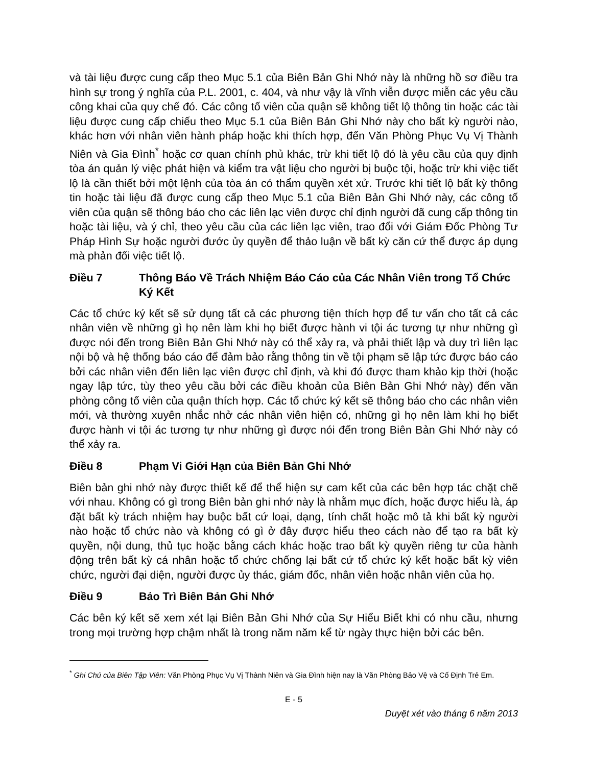và tài liệu được cung cấp theo Mục 5.1 của Biên Bản Ghi Nhớ này là những hồ sơ điều tra hình sự trong ý nghĩa của P.L. 2001, c. 404, và như vậy là vĩnh viễn được miễn các yêu cầu công khai của quy chế đó. Các công tố viên của quận sẽ không tiết lộ thông tin hoặc các tài liệu được cung cấp chiếu theo Mục 5.1 của Biên Bản Ghi Nhớ này cho bất kỳ người nào, khác hơn với nhân viên hành pháp hoặc khi thích hợp, đến Văn Phòng Phục Vụ Vị Thành Niên và Gia Đình<sup>*</sup> hoặc cơ quan chính phủ khác, trừ khi tiết lộ đó là yêu cầu của quy định tòa án quản lý việc phát hiện và kiểm tra vật liệu cho người bị buộc tội, hoặc trừ khi việc tiết lộ là cần thiết bởi một lệnh của tòa án có thẩm quyền xét xử. Trước khi tiết lộ bất kỳ thông tin hoặc tài liệu đã được cung cấp theo Mục 5.1 của Biên Bản Ghi Nhớ này, các công tố viên của quận sẽ thông báo cho các liên lạc viên được chỉ định người đã cung cấp thông tin hoặc tài liệu, và ý chỉ, theo yêu cầu của các liên lạc viên, trao đổi với Giám Đốc Phòng Tư Pháp Hình Sự hoặc người đước ủy quyền để thảo luận về bất kỳ căn cứ thể được áp dụng mà phản đối việc tiết lộ.
Điều 7 Thông Báo Về Trách Nhiệm Báo Cáo của Các Nhân Viên trong Tổ Chức Ký Kết
Các tổ chức ký kết sẽ sử dụng tất cả các phương tiện thích hợp để tư vấn cho tất cả các nhân viên về những gì họ nên làm khi họ biết được hành vi tội ác tương tự như những gì được nói đến trong Biên Bản Ghi Nhớ này có thể xảy ra, và phải thiết lập và duy trì liên lạc nội bộ và hệ thống báo cáo để đảm bảo rằng thông tin về tội phạm sẽ lập tức được báo cáo bởi các nhân viên đến liên lạc viên được chỉ định, và khi đó được tham khảo kịp thời (hoặc ngay lập tức, tùy theo yêu cầu bởi các điều khoản của Biên Bản Ghi Nhớ này) đến văn phòng công tố viên của quận thích hợp. Các tổ chức ký kết sẽ thông báo cho các nhân viên mới, và thường xuyên nhắc nhở các nhân viên hiện có, những gì họ nên làm khi họ biết được hành vi tội ác tương tự như những gì được nói đến trong Biên Bản Ghi Nhớ này có thể xảy ra.
Điều 8 Phạm Vi Giới Hạn của Biên Bản Ghi Nhớ
Biên bản ghi nhớ này được thiết kế để thể hiện sự cam kết của các bên hợp tác chặt chẽ với nhau. Không có gì trong Biên bản ghi nhớ này là nhằm mục đích, hoặc được hiểu là, áp đặt bất kỳ trách nhiệm hay buộc bất cứ loại, dạng, tính chất hoặc mô tả khi bất kỳ người nào hoặc tổ chức nào và không có gì ở đây được hiểu theo cách nào để tạo ra bất kỳ quyền, nội dung, thủ tục hoặc bằng cách khác hoặc trao bất kỳ quyền riêng tư của hành động trên bất kỳ cá nhân hoặc tổ chức chống lại bất cứ tổ chức ký kết hoặc bất kỳ viên chức, người đại diện, người được ủy thác, giám đốc, nhân viên hoặc nhân viên của họ.
Điều 9 Bảo Trì Biên Bản Ghi Nhớ
Các bên ký kết sẽ xem xét lại Biên Bản Ghi Nhớ của Sự Hiểu Biết khi có nhu cầu, nhưng trong mọi trường hợp chậm nhất là trong năm năm kể từ ngày thực hiện bởi các bên.
<sup>*</sup> Ghi Chú của Biên Tập Viên: Văn Phòng Phục Vụ Vị Thành Niên và Gia Đình hiện nay là Văn Phòng Bảo Vệ và Cố Định Trẻ Em.
E - 5
Duyệt xét vào tháng 6 năm 2013